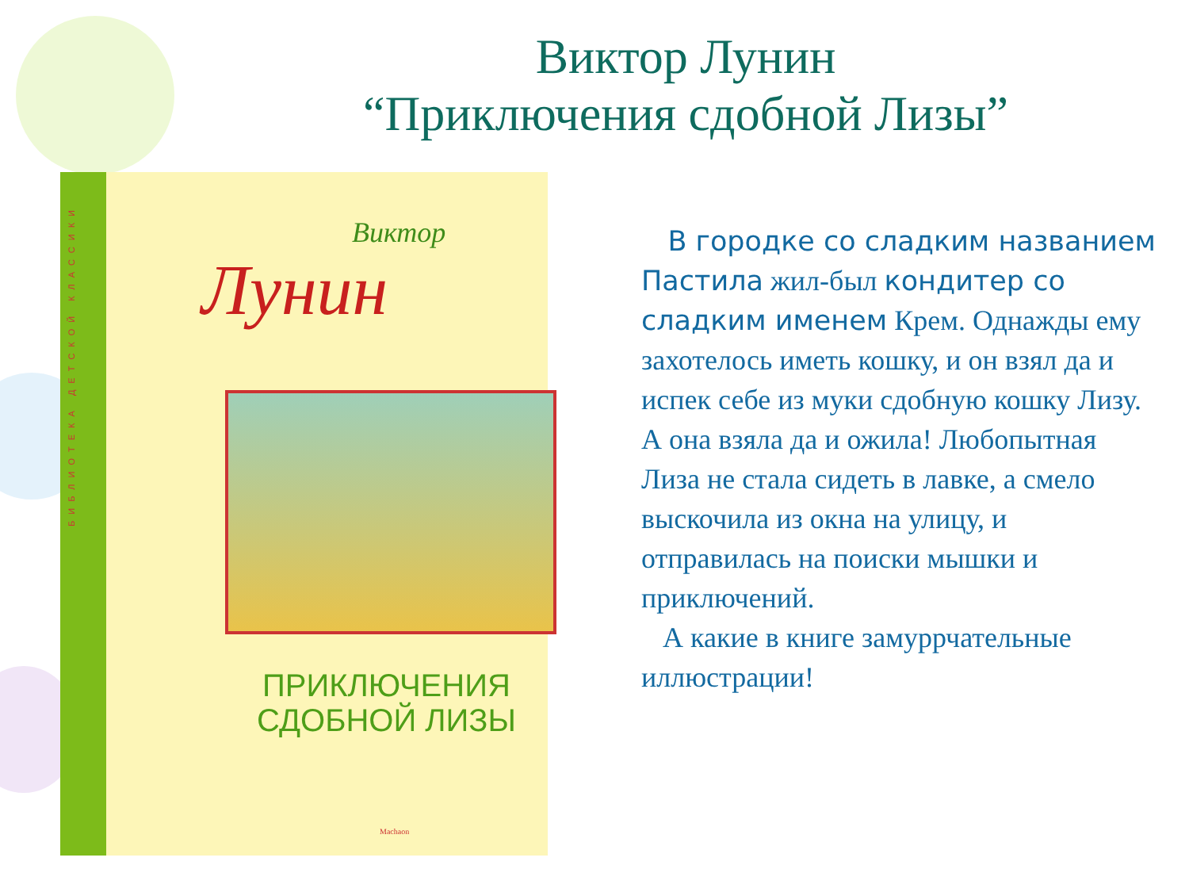Виктор Лунин
“Приключения сдобной Лизы”
БИБЛИОТЕКА ДЕТСКОЙ КЛАССИКИ
Виктор
Лунин
ПРИКЛЮЧЕНИЯ
СДОБНОЙ ЛИЗЫ
Machaon
В городке со сладким названием Пастила жил-был кондитер со сладким именем Крем. Однажды ему захотелось иметь кошку, и он взял да и испек себе из муки сдобную кошку Лизу. А она взяла да и ожила! Любопытная Лиза не стала сидеть в лавке, а смело выскочила из окна на улицу, и отправилась на поиски мышки и приключений.
А какие в книге замуррчательные иллюстрации!